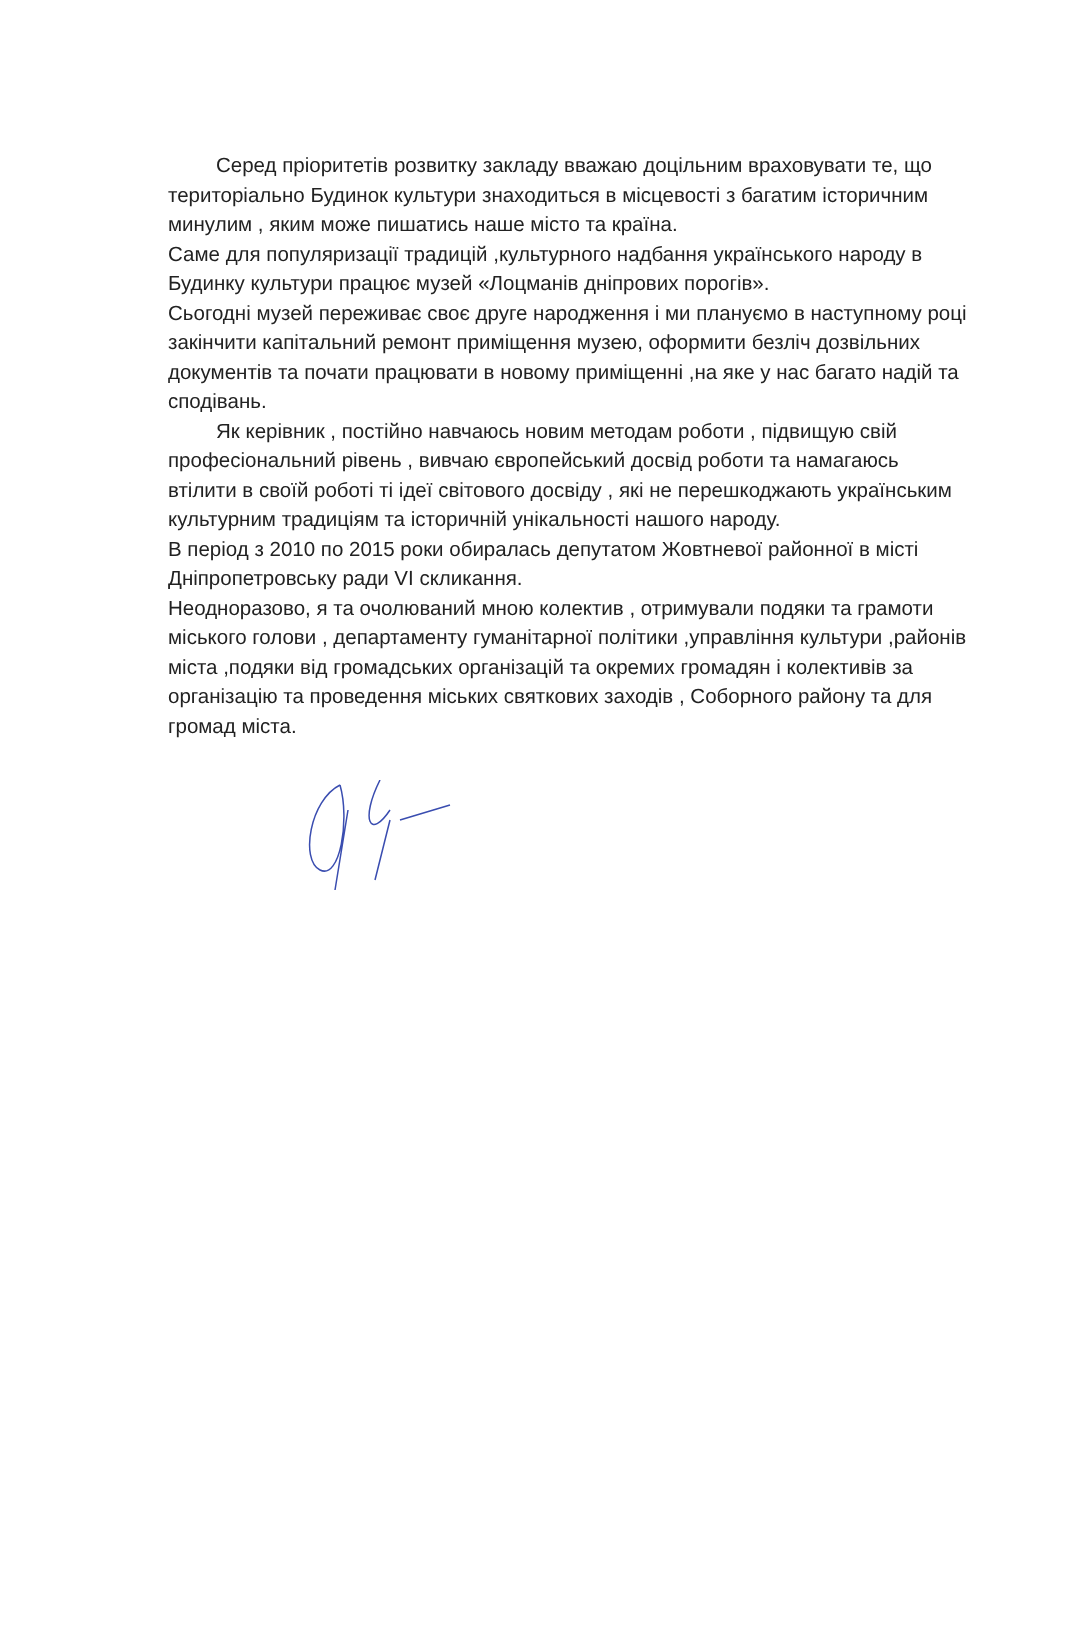Серед пріоритетів розвитку закладу вважаю доцільним враховувати те, що територіально Будинок культури знаходиться в місцевості з багатим історичним минулим , яким може пишатись наше місто та країна.
Саме для популяризації традицій ,культурного надбання українського народу в Будинку культури працює музей «Лоцманів дніпрових порогів».
Сьогодні музей переживає своє друге народження і ми плануємо в наступному році закінчити капітальний ремонт приміщення музею, оформити безліч дозвільних документів та почати працювати в новому приміщенні ,на яке у нас багато надій та сподівань.
Як керівник , постійно навчаюсь новим методам роботи , підвищую свій професіональний рівень , вивчаю європейський досвід роботи та намагаюсь втілити в своїй роботі ті ідеї світового досвіду , які не перешкоджають українським культурним традиціям та історичній унікальності нашого народу.
В період з 2010 по 2015 роки обиралась депутатом Жовтневої районної в місті Дніпропетровську ради VI скликання.
Неодноразово, я та очолюваний мною колектив , отримували подяки та грамоти міського голови , департаменту гуманітарної політики ,управління культури ,районів міста ,подяки від громадських організацій та окремих громадян і колективів за організацію та проведення міських святкових заходів , Соборного району та для громад міста.